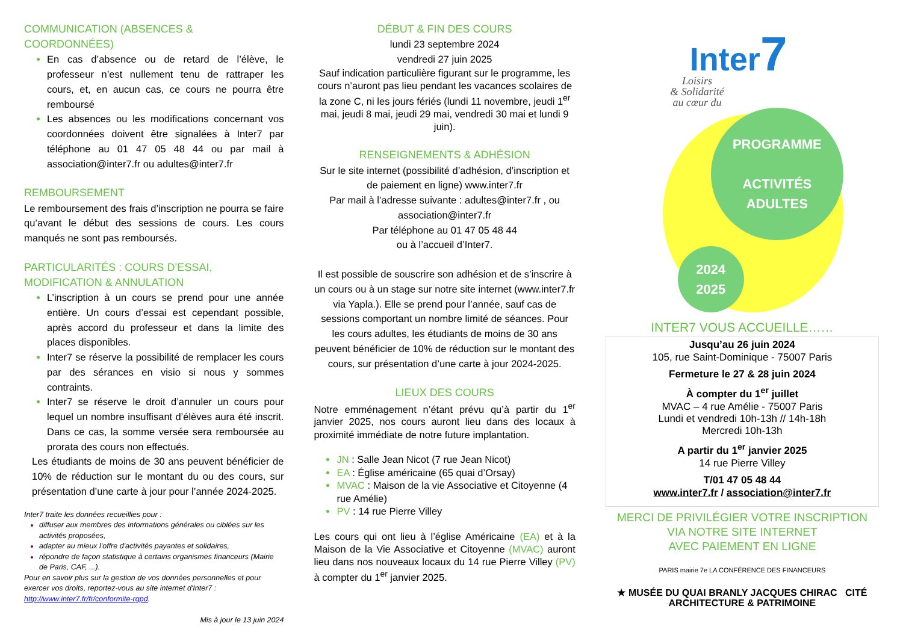COMMUNICATION (ABSENCES & COORDONNÉES)
En cas d’absence ou de retard de l’élève, le professeur n’est nullement tenu de rattraper les cours, et, en aucun cas, ce cours ne pourra être remboursé
Les absences ou les modifications concernant vos coordonnées doivent être signalées à Inter7 par téléphone au 01 47 05 48 44 ou par mail à association@inter7.fr ou adultes@inter7.fr
REMBOURSEMENT
Le remboursement des frais d’inscription ne pourra se faire qu’avant le début des sessions de cours. Les cours manqués ne sont pas remboursés.
PARTICULARITÉS : COURS D’ESSAI, MODIFICATION & ANNULATION
L’inscription à un cours se prend pour une année entière. Un cours d’essai est cependant possible, après accord du professeur et dans la limite des places disponibles.
Inter7 se réserve la possibilité de remplacer les cours par des sérances en visio si nous y sommes contraints.
Inter7 se réserve le droit d’annuler un cours pour lequel un nombre insuffisant d’élèves aura été inscrit. Dans ce cas, la somme versée sera remboursée au prorata des cours non effectués.
Les étudiants de moins de 30 ans peuvent bénéficier de 10% de réduction sur le montant du ou des cours, sur présentation d’une carte à jour pour l’année 2024-2025.
Inter7 traite les données recueillies pour :
diffuser aux membres des informations générales ou ciblées sur les activités proposées,
adapter au mieux l'offre d'activités payantes et solidaires,
répondre de façon statistique à certains organismes financeurs (Mairie de Paris, CAF, ...).
Pour en savoir plus sur la gestion de vos données personnelles et pour exercer vos droits, reportez-vous au site internet d'Inter7 : http://www.inter7.fr/fr/conformite-rgpd.
Mis à jour le 13 juin 2024
DÉBUT & FIN DES COURS
lundi 23 septembre 2024
vendredi 27 juin 2025
Sauf indication particulière figurant sur le programme, les cours n’auront pas lieu pendant les vacances scolaires de la zone C, ni les jours fériés (lundi 11 novembre, jeudi 1<sup>er</sup> mai, jeudi 8 mai, jeudi 29 mai, vendredi 30 mai et lundi 9 juin).
RENSEIGNEMENTS & ADHÉSION
Sur le site internet (possibilité d’adhésion, d’inscription et de paiement en ligne) www.inter7.fr
Par mail à l’adresse suivante : adultes@inter7.fr , ou association@inter7.fr
Par téléphone au 01 47 05 48 44
ou à l’accueil d’Inter7.
Il est possible de souscrire son adhésion et de s’inscrire à un cours ou à un stage sur notre site internet (www.inter7.fr via Yapla.). Elle se prend pour l’année, sauf cas de sessions comportant un nombre limité de séances. Pour les cours adultes, les étudiants de moins de 30 ans peuvent bénéficier de 10% de réduction sur le montant des cours, sur présentation d’une carte à jour 2024-2025.
LIEUX DES COURS
Notre emménagement n’étant prévu qu’à partir du 1<sup>er</sup> janvier 2025, nos cours auront lieu dans des locaux à proximité immédiate de notre future implantation.
JN : Salle Jean Nicot (7 rue Jean Nicot)
EA : Église américaine (65 quai d’Orsay)
MVAC : Maison de la vie Associative et Citoyenne (4 rue Amélie)
PV : 14 rue Pierre Villey
Les cours qui ont lieu à l’église Américaine (EA) et à la Maison de la Vie Associative et Citoyenne (MVAC) auront lieu dans nos nouveaux locaux du 14 rue Pierre Villey (PV) à compter du 1<sup>er</sup> janvier 2025.
Inter7
Loisirs
& Solidarité
au cœur du
PROGRAMME
ACTIVITÉS
ADULTES
2024
2025
INTER7 VOUS ACCUEILLE……
Jusqu’au 26 juin 2024
105, rue Saint-Dominique - 75007 Paris
Fermeture le 27 & 28 juin 2024
À compter du 1<sup>er</sup> juillet
MVAC – 4 rue Amélie - 75007 Paris
Lundi et vendredi 10h-13h // 14h-18h
Mercredi 10h-13h
A partir du 1<sup>er</sup> janvier 2025
14 rue Pierre Villey
T/01 47 05 48 44
www.inter7.fr / association@inter7.fr
MERCI DE PRIVILÉGIER VOTRE INSCRIPTION
VIA NOTRE SITE INTERNET
AVEC PAIEMENT EN LIGNE
PARIS mairie 7e LA CONFÉRENCE DES FINANCEURS
★ MUSÉE DU QUAI BRANLY JACQUES CHIRAC CITÉ ARCHITECTURE & PATRIMOINE